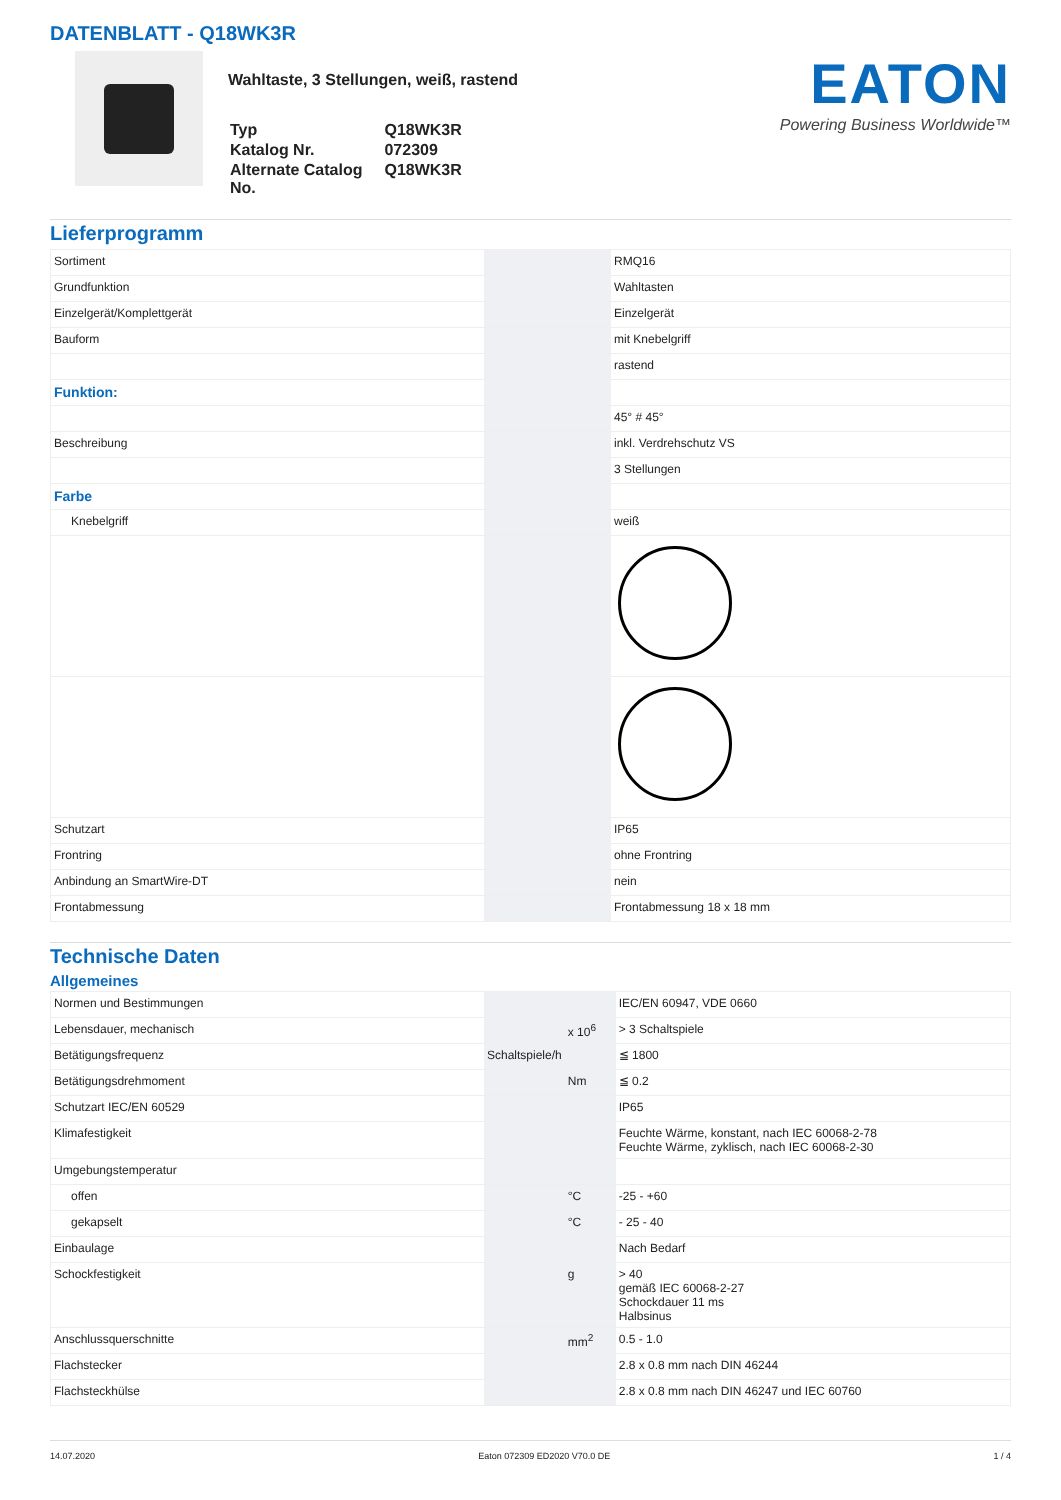DATENBLATT - Q18WK3R
Wahltaste, 3 Stellungen, weiß, rastend
| Typ | Q18WK3R |
| Katalog Nr. | 072309 |
| Alternate Catalog No. | Q18WK3R |
EATON
Powering Business Worldwide™
Lieferprogramm
| Sortiment | | | RMQ16 |
| Grundfunktion | | | Wahltasten |
| Einzelgerät/Komplettgerät | | | Einzelgerät |
| Bauform | | | mit Knebelgriff |
| | | | rastend |
| Funktion: | | | |
| | | | 45° # 45° |
| Beschreibung | | | inkl. Verdrehschutz VS |
| | | | 3 Stellungen |
| Farbe | | | |
| Knebelgriff | | | weiß |
| Schutzart | | | IP65 |
| Frontring | | | ohne Frontring |
| Anbindung an SmartWire-DT | | | nein |
| Frontabmessung | | | Frontabmessung 18 x 18 mm |
Technische Daten
Allgemeines
| Normen und Bestimmungen | | | IEC/EN 60947, VDE 0660 |
| Lebensdauer, mechanisch | | x 10<sup>6</sup> | > 3 Schaltspiele |
| Betätigungsfrequenz | Schaltspiele/h | | ≦ 1800 |
| Betätigungsdrehmoment | | Nm | ≦ 0.2 |
| Schutzart IEC/EN 60529 | | | IP65 |
| Klimafestigkeit | | | Feuchte Wärme, konstant, nach IEC 60068-2-78 Feuchte Wärme, zyklisch, nach IEC 60068-2-30 |
| Umgebungstemperatur | | | |
| offen | | °C | -25 - +60 |
| gekapselt | | °C | - 25 - 40 |
| Einbaulage | | | Nach Bedarf |
| Schockfestigkeit | | g | > 40 gemäß IEC 60068-2-27 Schockdauer 11 ms Halbsinus |
| Anschlussquerschnitte | | mm<sup>2</sup> | 0.5 - 1.0 |
| Flachstecker | | | 2.8 x 0.8 mm nach DIN 46244 |
| Flachsteckhülse | | | 2.8 x 0.8 mm nach DIN 46247 und IEC 60760 |
14.07.2020 Eaton 072309 ED2020 V70.0 DE 1 / 4